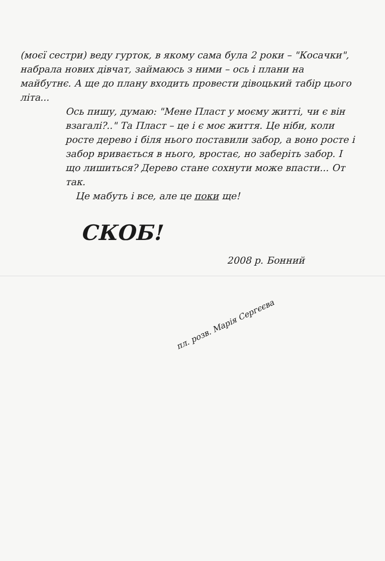(моєї сестри) веду гурток, в якому сама була 2 роки – "Косачки", набрала нових дівчат, займаюсь з ними – ось і плани на майбутнє. А ще до плану входить провести дівоцький табір цього літа...
Ось пишу, думаю: "Мене Пласт у моєму житті, чи є він взагалі?.." Та Пласт – це і є моє життя. Це ніби, коли росте дерево і біля нього поставили забор, а воно росте і забор вривається в нього, вростає, но заберіть забор. І що лишиться? Дерево стане сохнути може впасти... От так.
Це мабуть і все, але це поки ще!
СКОБ!
2008 р. Бонний
пл. розв. Марія Сергєєва